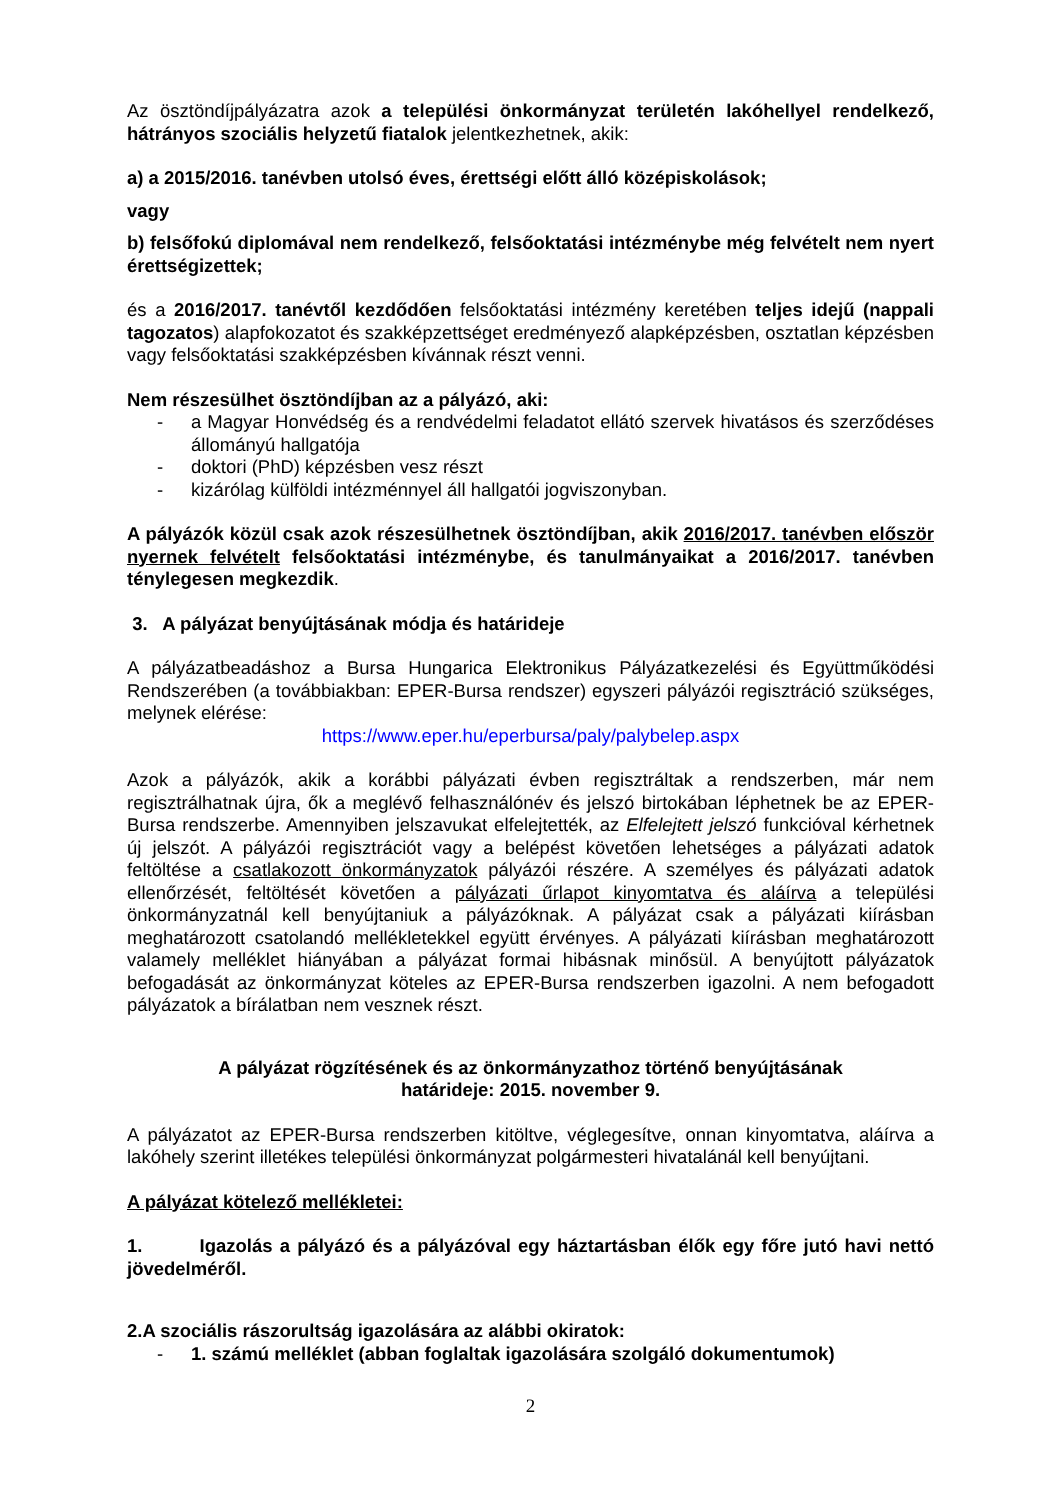Az ösztöndíjpályázatra azok a települési önkormányzat területén lakóhellyel rendelkező, hátrányos szociális helyzetű fiatalok jelentkezhetnek, akik:
a) a 2015/2016. tanévben utolsó éves, érettségi előtt álló középiskolások;
vagy
b) felsőfokú diplomával nem rendelkező, felsőoktatási intézménybe még felvételt nem nyert érettségizettek;
és a 2016/2017. tanévtől kezdődően felsőoktatási intézmény keretében teljes idejű (nappali tagozatos) alapfokozatot és szakképzettséget eredményező alapképzésben, osztatlan képzésben vagy felsőoktatási szakképzésben kívánnak részt venni.
Nem részesülhet ösztöndíjban az a pályázó, aki:
- a Magyar Honvédség és a rendvédelmi feladatot ellátó szervek hivatásos és szerződéses állományú hallgatója
- doktori (PhD) képzésben vesz részt
- kizárólag külföldi intézménnyel áll hallgatói jogviszonyban.
A pályázók közül csak azok részesülhetnek ösztöndíjban, akik 2016/2017. tanévben először nyernek felvételt felsőoktatási intézménybe, és tanulmányaikat a 2016/2017. tanévben ténylegesen megkezdik.
3. A pályázat benyújtásának módja és határideje
A pályázatbeadáshoz a Bursa Hungarica Elektronikus Pályázatkezelési és Együttműködési Rendszerében (a továbbiakban: EPER-Bursa rendszer) egyszeri pályázói regisztráció szükséges, melynek elérése:
https://www.eper.hu/eperbursa/paly/palybelep.aspx
Azok a pályázók, akik a korábbi pályázati évben regisztráltak a rendszerben, már nem regisztrálhatnak újra, ők a meglévő felhasználónév és jelszó birtokában léphetnek be az EPER-Bursa rendszerbe. Amennyiben jelszavukat elfelejtették, az Elfelejtett jelszó funkcióval kérhetnek új jelszót. A pályázói regisztrációt vagy a belépést követően lehetséges a pályázati adatok feltöltése a csatlakozott önkormányzatok pályázói részére. A személyes és pályázati adatok ellenőrzését, feltöltését követően a pályázati űrlapot kinyomtatva és aláírva a települési önkormányzatnál kell benyújtaniuk a pályázóknak. A pályázat csak a pályázati kiírásban meghatározott csatolandó mellékletekkel együtt érvényes. A pályázati kiírásban meghatározott valamely melléklet hiányában a pályázat formai hibásnak minősül. A benyújtott pályázatok befogadását az önkormányzat köteles az EPER-Bursa rendszerben igazolni. A nem befogadott pályázatok a bírálatban nem vesznek részt.
A pályázat rögzítésének és az önkormányzathoz történő benyújtásának
határideje: 2015. november 9.
A pályázatot az EPER-Bursa rendszerben kitöltve, véglegesítve, onnan kinyomtatva, aláírva a lakóhely szerint illetékes települési önkormányzat polgármesteri hivatalánál kell benyújtani.
A pályázat kötelező mellékletei:
1. Igazolás a pályázó és a pályázóval egy háztartásban élők egy főre jutó havi nettó jövedelméről.
2. A szociális rászorultság igazolására az alábbi okiratok:
- 1. számú melléklet (abban foglaltak igazolására szolgáló dokumentumok)
2